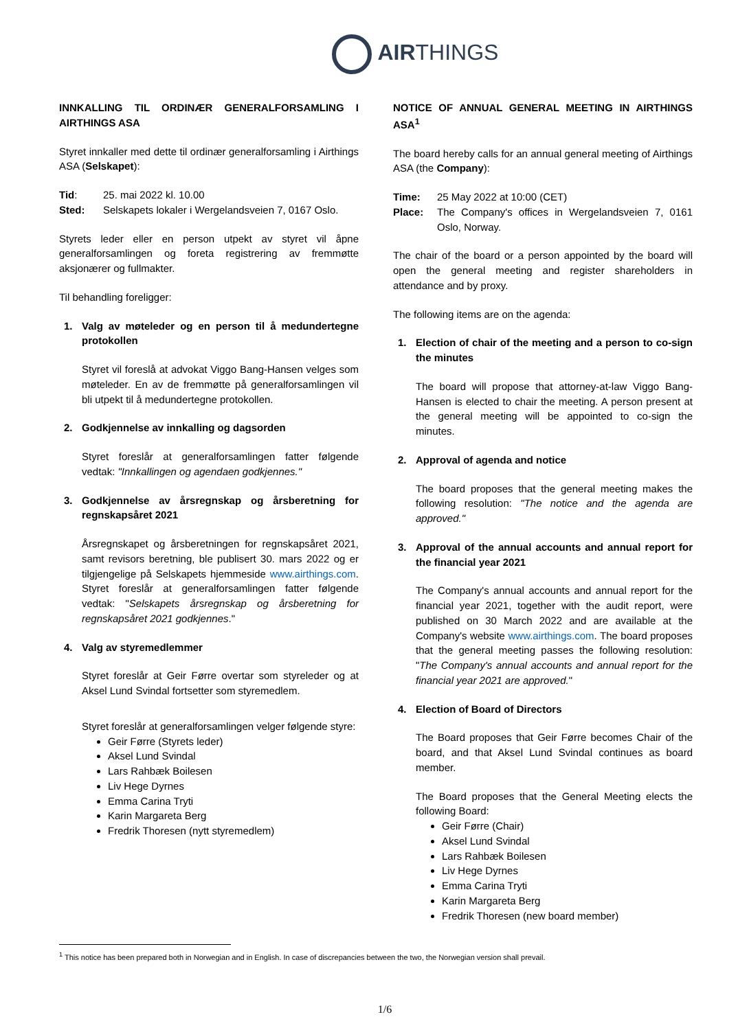AIRTHINGS
INNKALLING TIL ORDINÆR GENERALFORSAMLING I AIRTHINGS ASA
Styret innkaller med dette til ordinær generalforsamling i Airthings ASA (Selskapet):
Tid: 25. mai 2022 kl. 10.00
Sted: Selskapets lokaler i Wergelandsveien 7, 0167 Oslo.
Styrets leder eller en person utpekt av styret vil åpne generalforsamlingen og foreta registrering av fremmøtte aksjonærer og fullmakter.
Til behandling foreligger:
1. Valg av møteleder og en person til å medundertegne protokollen
Styret vil foreslå at advokat Viggo Bang-Hansen velges som møteleder. En av de fremmøtte på generalforsamlingen vil bli utpekt til å medundertegne protokollen.
2. Godkjennelse av innkalling og dagsorden
Styret foreslår at generalforsamlingen fatter følgende vedtak: "Innkallingen og agendaen godkjennes."
3. Godkjennelse av årsregnskap og årsberetning for regnskapsåret 2021
Årsregnskapet og årsberetningen for regnskapsåret 2021, samt revisors beretning, ble publisert 30. mars 2022 og er tilgjengelige på Selskapets hjemmeside www.airthings.com. Styret foreslår at generalforsamlingen fatter følgende vedtak: "Selskapets årsregnskap og årsberetning for regnskapsåret 2021 godkjennes."
4. Valg av styremedlemmer
Styret foreslår at Geir Førre overtar som styreleder og at Aksel Lund Svindal fortsetter som styremedlem.
Styret foreslår at generalforsamlingen velger følgende styre:
Geir Førre (Styrets leder)
Aksel Lund Svindal
Lars Rahbæk Boilesen
Liv Hege Dyrnes
Emma Carina Tryti
Karin Margareta Berg
Fredrik Thoresen (nytt styremedlem)
NOTICE OF ANNUAL GENERAL MEETING IN AIRTHINGS ASA<sup>1</sup>
The board hereby calls for an annual general meeting of Airthings ASA (the Company):
Time: 25 May 2022 at 10:00 (CET)
Place: The Company's offices in Wergelandsveien 7, 0161 Oslo, Norway.
The chair of the board or a person appointed by the board will open the general meeting and register shareholders in attendance and by proxy.
The following items are on the agenda:
1. Election of chair of the meeting and a person to co-sign the minutes
The board will propose that attorney-at-law Viggo Bang-Hansen is elected to chair the meeting. A person present at the general meeting will be appointed to co-sign the minutes.
2. Approval of agenda and notice
The board proposes that the general meeting makes the following resolution: "The notice and the agenda are approved."
3. Approval of the annual accounts and annual report for the financial year 2021
The Company's annual accounts and annual report for the financial year 2021, together with the audit report, were published on 30 March 2022 and are available at the Company's website www.airthings.com. The board proposes that the general meeting passes the following resolution: "The Company's annual accounts and annual report for the financial year 2021 are approved."
4. Election of Board of Directors
The Board proposes that Geir Førre becomes Chair of the board, and that Aksel Lund Svindal continues as board member.
The Board proposes that the General Meeting elects the following Board:
Geir Førre (Chair)
Aksel Lund Svindal
Lars Rahbæk Boilesen
Liv Hege Dyrnes
Emma Carina Tryti
Karin Margareta Berg
Fredrik Thoresen (new board member)
<sup>1</sup> This notice has been prepared both in Norwegian and in English. In case of discrepancies between the two, the Norwegian version shall prevail.
1/6